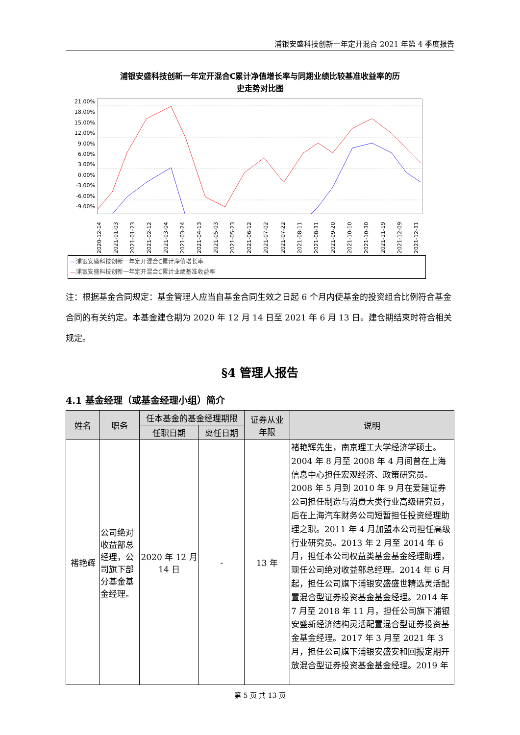浦银安盛科技创新一年定开混合 2021 年第 4 季度报告
浦银安盛科技创新一年定开混合C累计净值增长率与同期业绩比较基准收益率的历
史走势对比图
21.00%
18.00%
15.00%
12.00%
9.00%
6.00%
3.00%
0.00%
-3.00%
-6.00%
-9.00%
2020-12-14 2021-01-03 2021-01-23 2021-02-12 2021-03-04 2021-03-24 2021-04-13 2021-05-03 2021-05-23 2021-06-12 2021-07-02 2021-07-22 2021-08-11 2021-08-31 2021-09-20 2021-10-10 2021-10-30 2021-11-19 2021-12-09 2021-12-31
—浦银安盛科技创新一年定开混合C累计净值增长率
—浦银安盛科技创新一年定开混合C累计业绩基准收益率
注：根据基金合同规定：基金管理人应当自基金合同生效之日起 6 个月内使基金的投资组合比例符合基金合同的有关约定。本基金建仓期为 2020 年 12 月 14 日至 2021 年 6 月 13 日。建仓期结束时符合相关规定。
§4 管理人报告
4.1 基金经理（或基金经理小组）简介
| 姓名 | 职务 | 任本基金的基金经理期限 | | 证券从业 年限 | 说明 |
| --- | --- | --- | --- | --- | --- |
| | | 任职日期 | 离任日期 | | |
| 褚艳辉 | 公司绝对收益部总经理，公司旗下部分基金基金经理。 | 2020 年 12 月 14 日 | - | 13 年 | 褚艳辉先生，南京理工大学经济学硕士。2004 年 8 月至 2008 年 4 月间曾在上海信息中心担任宏观经济、政策研究员。2008 年 5 月到 2010 年 9 月在爱建证券公司担任制造与消费大类行业高级研究员，后在上海汽车财务公司短暂担任投资经理助理之职。2011 年 4 月加盟本公司担任高级行业研究员。2013 年 2 月至 2014 年 6 月，担任本公司权益类基金基金经理助理，现任公司绝对收益部总经理。2014 年 6 月起，担任公司旗下浦银安盛盛世精选灵活配置混合型证券投资基金基金经理。2014 年 7 月至 2018 年 11 月，担任公司旗下浦银安盛新经济结构灵活配置混合型证券投资基金基金经理。2017 年 3 月至 2021 年 3 月，担任公司旗下浦银安盛安和回报定期开放混合型证券投资基金基金经理。2019 年 |
第 5 页 共 13 页